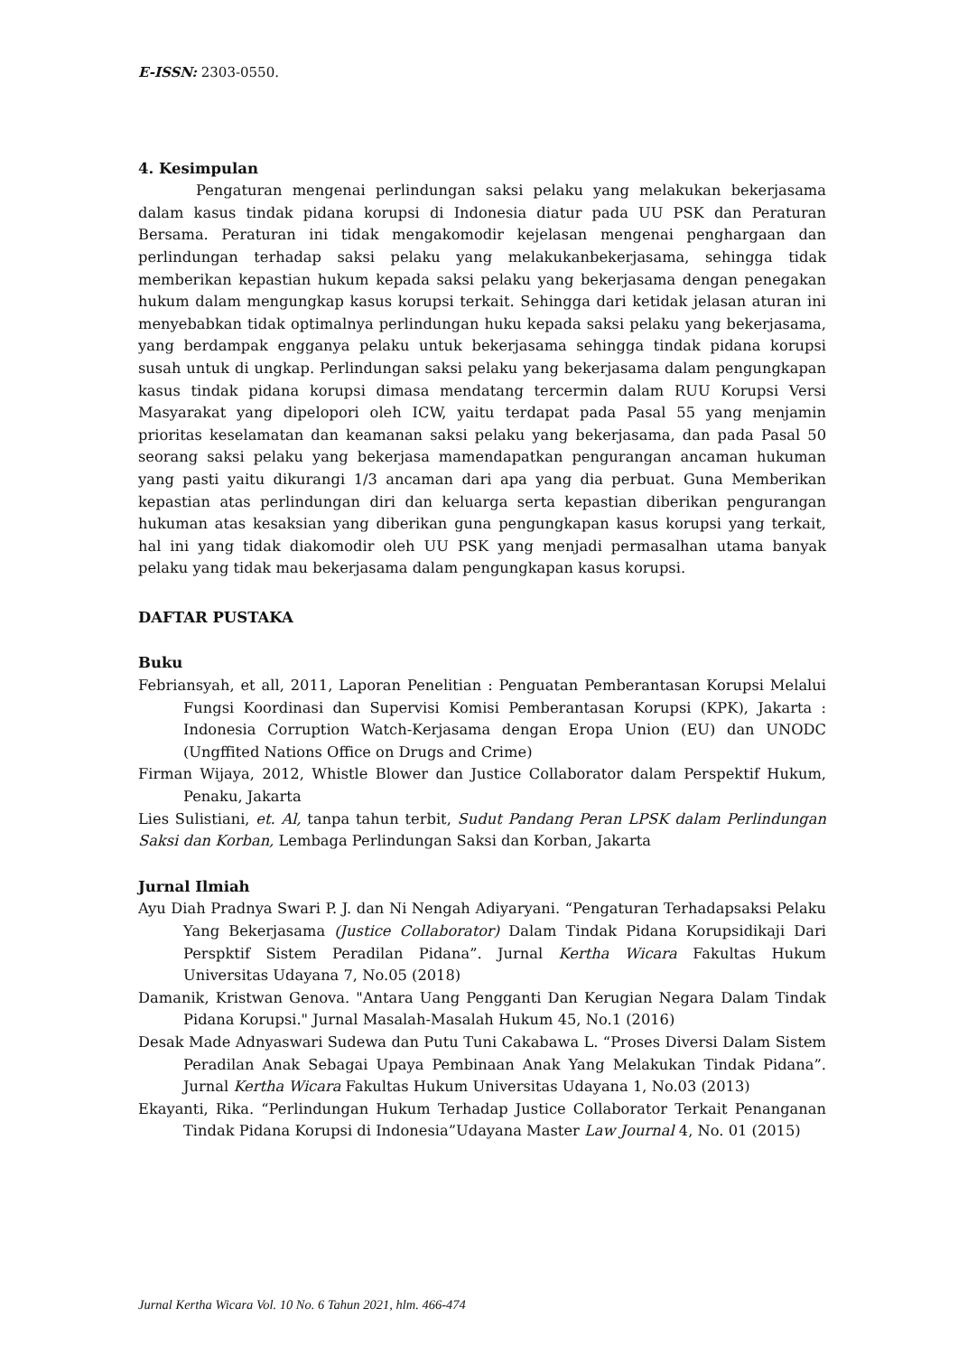E-ISSN: 2303-0550.
4. Kesimpulan
Pengaturan mengenai perlindungan saksi pelaku yang melakukan bekerjasama dalam kasus tindak pidana korupsi di Indonesia diatur pada UU PSK dan Peraturan Bersama. Peraturan ini tidak mengakomodir kejelasan mengenai penghargaan dan perlindungan terhadap saksi pelaku yang melakukanbekerjasama, sehingga tidak memberikan kepastian hukum kepada saksi pelaku yang bekerjasama dengan penegakan hukum dalam mengungkap kasus korupsi terkait. Sehingga dari ketidak jelasan aturan ini menyebabkan tidak optimalnya perlindungan huku kepada saksi pelaku yang bekerjasama, yang berdampak engganya pelaku untuk bekerjasama sehingga tindak pidana korupsi susah untuk di ungkap. Perlindungan saksi pelaku yang bekerjasama dalam pengungkapan kasus tindak pidana korupsi dimasa mendatang tercermin dalam RUU Korupsi Versi Masyarakat yang dipelopori oleh ICW, yaitu terdapat pada Pasal 55 yang menjamin prioritas keselamatan dan keamanan saksi pelaku yang bekerjasama, dan pada Pasal 50 seorang saksi pelaku yang bekerjasa mamendapatkan pengurangan ancaman hukuman yang pasti yaitu dikurangi 1/3 ancaman dari apa yang dia perbuat. Guna Memberikan kepastian atas perlindungan diri dan keluarga serta kepastian diberikan pengurangan hukuman atas kesaksian yang diberikan guna pengungkapan kasus korupsi yang terkait, hal ini yang tidak diakomodir oleh UU PSK yang menjadi permasalhan utama banyak pelaku yang tidak mau bekerjasama dalam pengungkapan kasus korupsi.
DAFTAR PUSTAKA
Buku
Febriansyah, et all, 2011, Laporan Penelitian : Penguatan Pemberantasan Korupsi Melalui Fungsi Koordinasi dan Supervisi Komisi Pemberantasan Korupsi (KPK), Jakarta : Indonesia Corruption Watch-Kerjasama dengan Eropa Union (EU) dan UNODC (Ungffited Nations Office on Drugs and Crime)
Firman Wijaya, 2012, Whistle Blower dan Justice Collaborator dalam Perspektif Hukum, Penaku, Jakarta
Lies Sulistiani, et. Al, tanpa tahun terbit, Sudut Pandang Peran LPSK dalam Perlindungan Saksi dan Korban, Lembaga Perlindungan Saksi dan Korban, Jakarta
Jurnal Ilmiah
Ayu Diah Pradnya Swari P. J. dan Ni Nengah Adiyaryani. “Pengaturan Terhadapsaksi Pelaku Yang Bekerjasama (Justice Collaborator) Dalam Tindak Pidana Korupsidikaji Dari Perspktif Sistem Peradilan Pidana”. Jurnal Kertha Wicara Fakultas Hukum Universitas Udayana 7, No.05 (2018)
Damanik, Kristwan Genova. "Antara Uang Pengganti Dan Kerugian Negara Dalam Tindak Pidana Korupsi." Jurnal Masalah-Masalah Hukum 45, No.1 (2016)
Desak Made Adnyaswari Sudewa dan Putu Tuni Cakabawa L. “Proses Diversi Dalam Sistem Peradilan Anak Sebagai Upaya Pembinaan Anak Yang Melakukan Tindak Pidana”. Jurnal Kertha Wicara Fakultas Hukum Universitas Udayana 1, No.03 (2013)
Ekayanti, Rika. “Perlindungan Hukum Terhadap Justice Collaborator Terkait Penanganan Tindak Pidana Korupsi di Indonesia”Udayana Master Law Journal 4, No. 01 (2015)
Jurnal Kertha Wicara Vol. 10 No. 6 Tahun 2021, hlm. 466-474